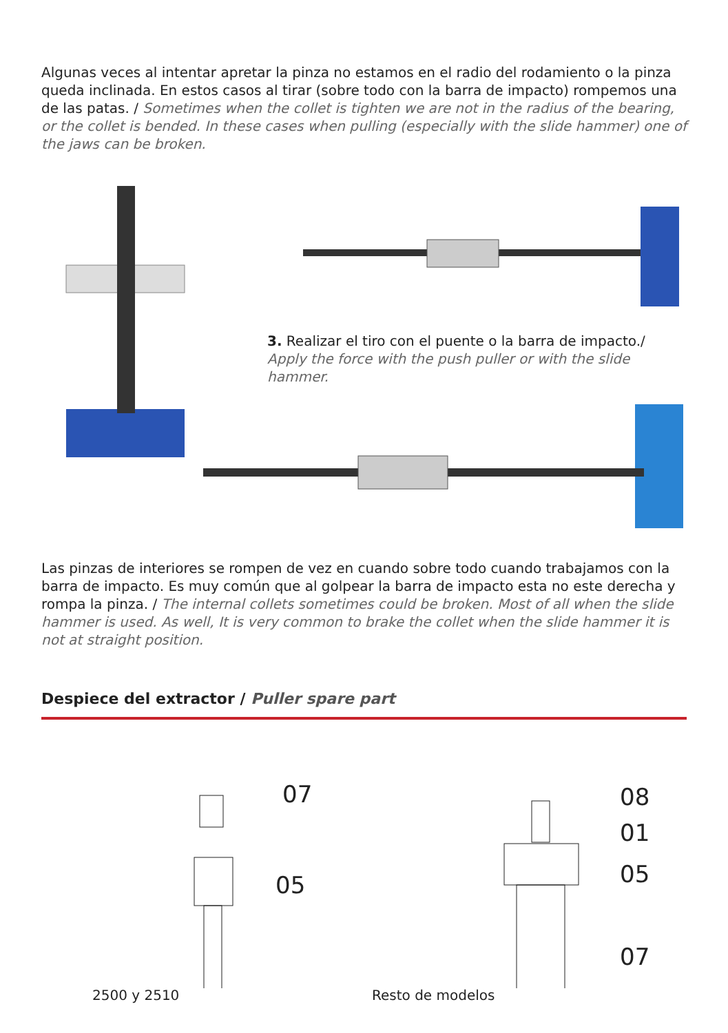Algunas veces al intentar apretar la pinza no estamos en el radio del rodamiento o la pinza queda inclinada. En estos casos al tirar (sobre todo con la barra de impacto) rompemos una de las patas. / Sometimes when the collet is tighten we are not in the radius of the bearing, or the collet is bended. In these cases when pulling (especially with the slide hammer) one of the jaws can be broken.
3. Realizar el tiro con el puente o la barra de impacto./ Apply the force with the push puller or with the slide hammer.
Las pinzas de interiores se rompen de vez en cuando sobre todo cuando trabajamos con la barra de impacto. Es muy común que al golpear la barra de impacto esta no este derecha y rompa la pinza. / The internal collets sometimes could be broken. Most of all when the slide hammer is used. As well, It is very common to brake the collet when the slide hammer it is not at straight position.
Despiece del extractor / Puller spare part
07
05
08
01
05
07
2500 y 2510 Resto de modelos